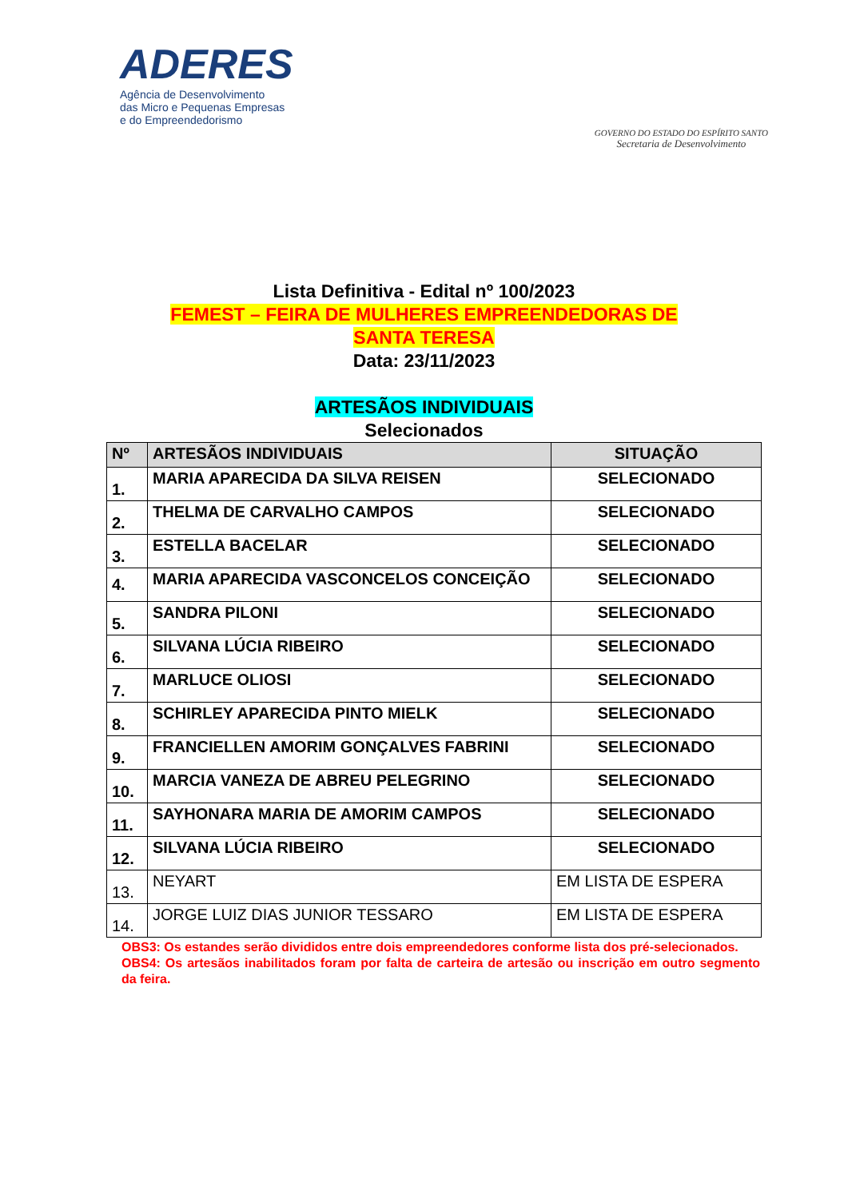ADERES
Agência de Desenvolvimento
das Micro e Pequenas Empresas
e do Empreendedorismo
GOVERNO DO ESTADO DO ESPÍRITO SANTO
Secretaria de Desenvolvimento
Lista Definitiva - Edital nº 100/2023
FEMEST – FEIRA DE MULHERES EMPREENDEDORAS DE
SANTA TERESA
Data: 23/11/2023
ARTESÃOS INDIVIDUAIS
Selecionados
| Nº | ARTESÃOS INDIVIDUAIS | SITUAÇÃO |
| --- | --- | --- |
| 1. | MARIA APARECIDA DA SILVA REISEN | SELECIONADO |
| 2. | THELMA DE CARVALHO CAMPOS | SELECIONADO |
| 3. | ESTELLA BACELAR | SELECIONADO |
| 4. | MARIA APARECIDA VASCONCELOS CONCEIÇÃO | SELECIONADO |
| 5. | SANDRA PILONI | SELECIONADO |
| 6. | SILVANA LÚCIA RIBEIRO | SELECIONADO |
| 7. | MARLUCE OLIOSI | SELECIONADO |
| 8. | SCHIRLEY APARECIDA PINTO MIELK | SELECIONADO |
| 9. | FRANCIELLEN AMORIM GONÇALVES FABRINI | SELECIONADO |
| 10. | MARCIA VANEZA DE ABREU PELEGRINO | SELECIONADO |
| 11. | SAYHONARA MARIA DE AMORIM CAMPOS | SELECIONADO |
| 12. | SILVANA LÚCIA RIBEIRO | SELECIONADO |
| 13. | NEYART | EM LISTA DE ESPERA |
| 14. | JORGE LUIZ DIAS JUNIOR TESSARO | EM LISTA DE ESPERA |
OBS3: Os estandes serão divididos entre dois empreendedores conforme lista dos pré-selecionados.
OBS4: Os artesãos inabilitados foram por falta de carteira de artesão ou inscrição em outro segmento da feira.